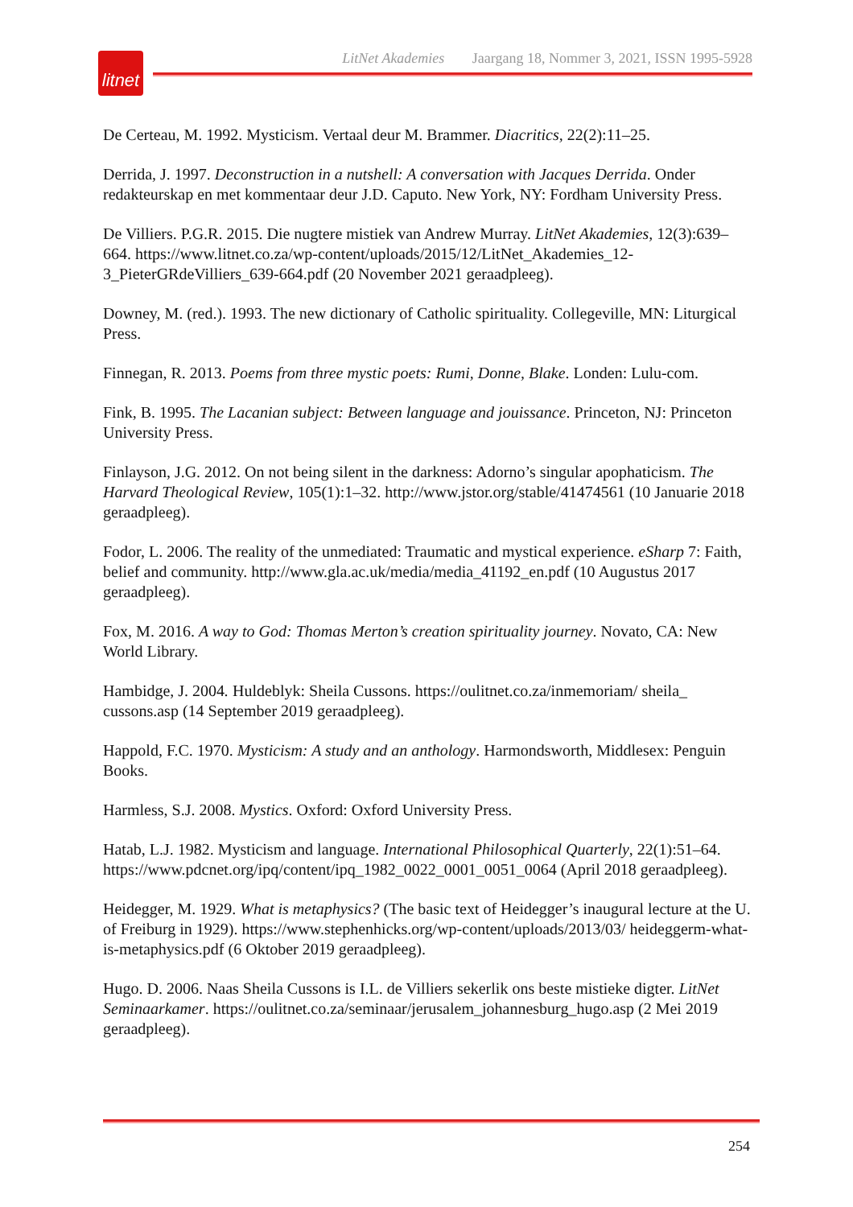litnet
LitNet Akademies Jaargang 18, Nommer 3, 2021, ISSN 1995-5928
De Certeau, M. 1992. Mysticism. Vertaal deur M. Brammer. Diacritics, 22(2):11–25.
Derrida, J. 1997. Deconstruction in a nutshell: A conversation with Jacques Derrida. Onder redakteurskap en met kommentaar deur J.D. Caputo. New York, NY: Fordham University Press.
De Villiers. P.G.R. 2015. Die nugtere mistiek van Andrew Murray. LitNet Akademies, 12(3):639–664. https://www.litnet.co.za/wp-content/uploads/2015/12/LitNet_Akademies_12-3_PieterGRdeVilliers_639-664.pdf (20 November 2021 geraadpleeg).
Downey, M. (red.). 1993. The new dictionary of Catholic spirituality. Collegeville, MN: Liturgical Press.
Finnegan, R. 2013. Poems from three mystic poets: Rumi, Donne, Blake. Londen: Lulu-com.
Fink, B. 1995. The Lacanian subject: Between language and jouissance. Princeton, NJ: Princeton University Press.
Finlayson, J.G. 2012. On not being silent in the darkness: Adorno’s singular apophaticism. The Harvard Theological Review, 105(1):1–32. http://www.jstor.org/stable/41474561 (10 Januarie 2018 geraadpleeg).
Fodor, L. 2006. The reality of the unmediated: Traumatic and mystical experience. eSharp 7: Faith, belief and community. http://www.gla.ac.uk/media/media_41192_en.pdf (10 Augustus 2017 geraadpleeg).
Fox, M. 2016. A way to God: Thomas Merton’s creation spirituality journey. Novato, CA: New World Library.
Hambidge, J. 2004. Huldeblyk: Sheila Cussons. https://oulitnet.co.za/inmemoriam/ sheila_ cussons.asp (14 September 2019 geraadpleeg).
Happold, F.C. 1970. Mysticism: A study and an anthology. Harmondsworth, Middlesex: Penguin Books.
Harmless, S.J. 2008. Mystics. Oxford: Oxford University Press.
Hatab, L.J. 1982. Mysticism and language. International Philosophical Quarterly, 22(1):51–64. https://www.pdcnet.org/ipq/content/ipq_1982_0022_0001_0051_0064 (April 2018 geraadpleeg).
Heidegger, M. 1929. What is metaphysics? (The basic text of Heidegger’s inaugural lecture at the U. of Freiburg in 1929). https://www.stephenhicks.org/wp-content/uploads/2013/03/ heideggerm-what-is-metaphysics.pdf (6 Oktober 2019 geraadpleeg).
Hugo. D. 2006. Naas Sheila Cussons is I.L. de Villiers sekerlik ons beste mistieke digter. LitNet Seminaarkamer. https://oulitnet.co.za/seminaar/jerusalem_johannesburg_hugo.asp (2 Mei 2019 geraadpleeg).
254